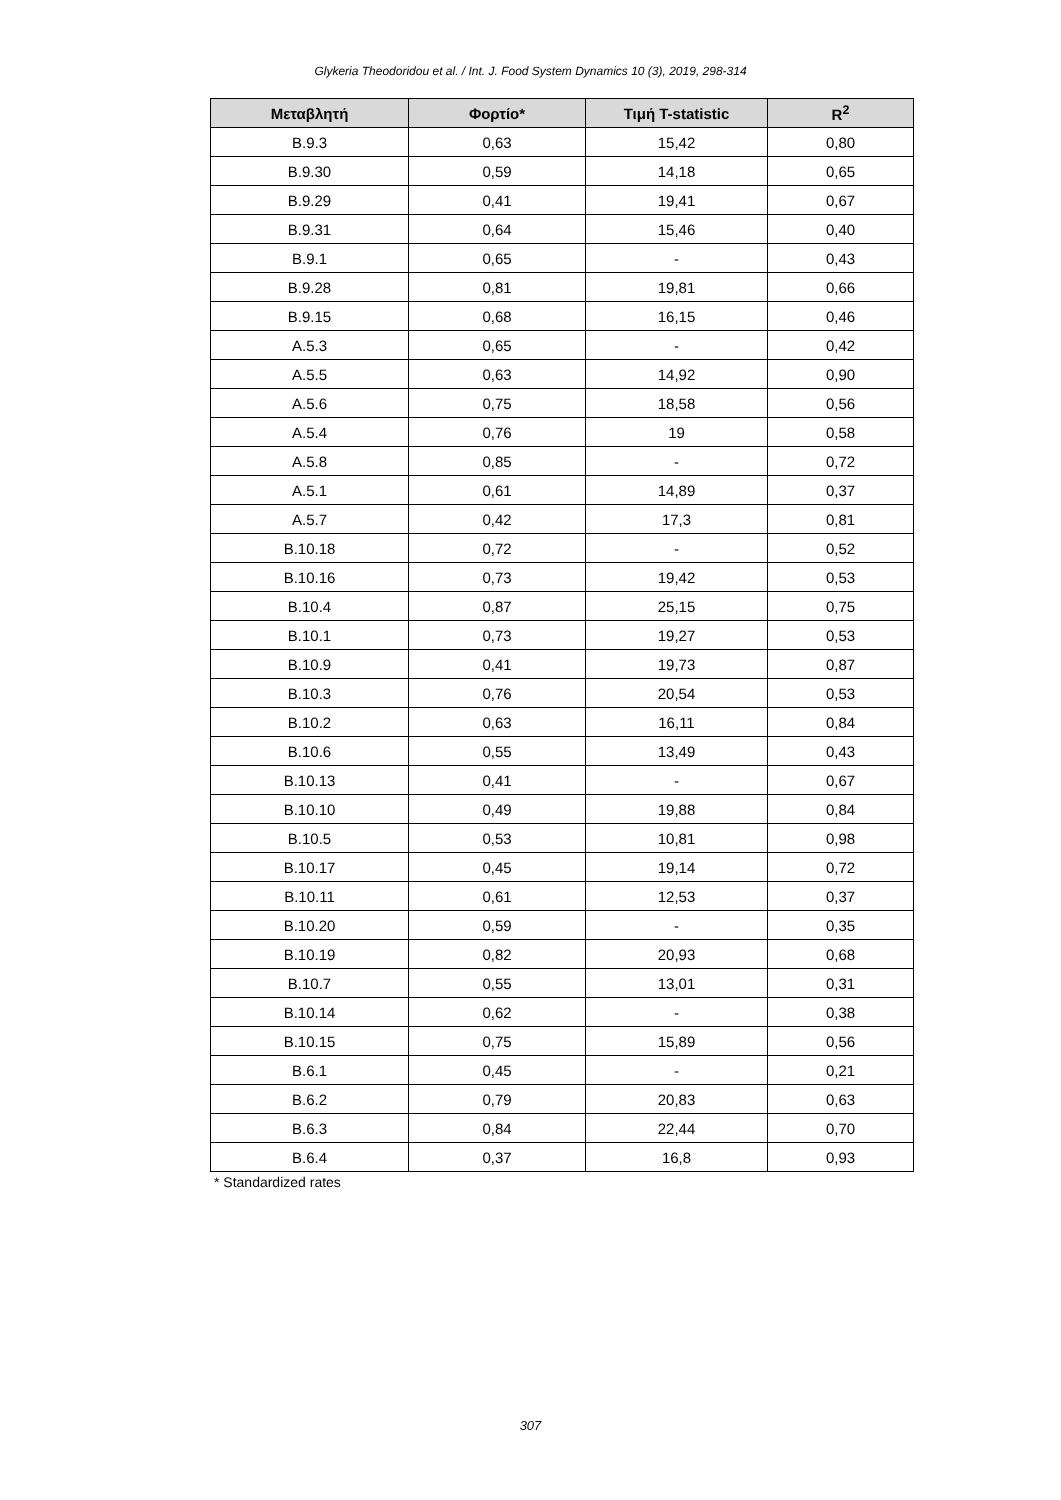Glykeria Theodoridou et al. / Int. J. Food System Dynamics 10 (3), 2019, 298-314
| Μεταβλητή | Φορτίο* | Τιμή T-statistic | R<sup>2</sup> |
| --- | --- | --- | --- |
| B.9.3 | 0,63 | 15,42 | 0,80 |
| B.9.30 | 0,59 | 14,18 | 0,65 |
| B.9.29 | 0,41 | 19,41 | 0,67 |
| B.9.31 | 0,64 | 15,46 | 0,40 |
| B.9.1 | 0,65 | - | 0,43 |
| B.9.28 | 0,81 | 19,81 | 0,66 |
| B.9.15 | 0,68 | 16,15 | 0,46 |
| A.5.3 | 0,65 | - | 0,42 |
| A.5.5 | 0,63 | 14,92 | 0,90 |
| A.5.6 | 0,75 | 18,58 | 0,56 |
| A.5.4 | 0,76 | 19 | 0,58 |
| A.5.8 | 0,85 | - | 0,72 |
| A.5.1 | 0,61 | 14,89 | 0,37 |
| A.5.7 | 0,42 | 17,3 | 0,81 |
| B.10.18 | 0,72 | - | 0,52 |
| B.10.16 | 0,73 | 19,42 | 0,53 |
| B.10.4 | 0,87 | 25,15 | 0,75 |
| B.10.1 | 0,73 | 19,27 | 0,53 |
| B.10.9 | 0,41 | 19,73 | 0,87 |
| B.10.3 | 0,76 | 20,54 | 0,53 |
| B.10.2 | 0,63 | 16,11 | 0,84 |
| B.10.6 | 0,55 | 13,49 | 0,43 |
| B.10.13 | 0,41 | - | 0,67 |
| B.10.10 | 0,49 | 19,88 | 0,84 |
| B.10.5 | 0,53 | 10,81 | 0,98 |
| B.10.17 | 0,45 | 19,14 | 0,72 |
| B.10.11 | 0,61 | 12,53 | 0,37 |
| B.10.20 | 0,59 | - | 0,35 |
| B.10.19 | 0,82 | 20,93 | 0,68 |
| B.10.7 | 0,55 | 13,01 | 0,31 |
| B.10.14 | 0,62 | - | 0,38 |
| B.10.15 | 0,75 | 15,89 | 0,56 |
| B.6.1 | 0,45 | - | 0,21 |
| B.6.2 | 0,79 | 20,83 | 0,63 |
| B.6.3 | 0,84 | 22,44 | 0,70 |
| B.6.4 | 0,37 | 16,8 | 0,93 |
* Standardized rates
307